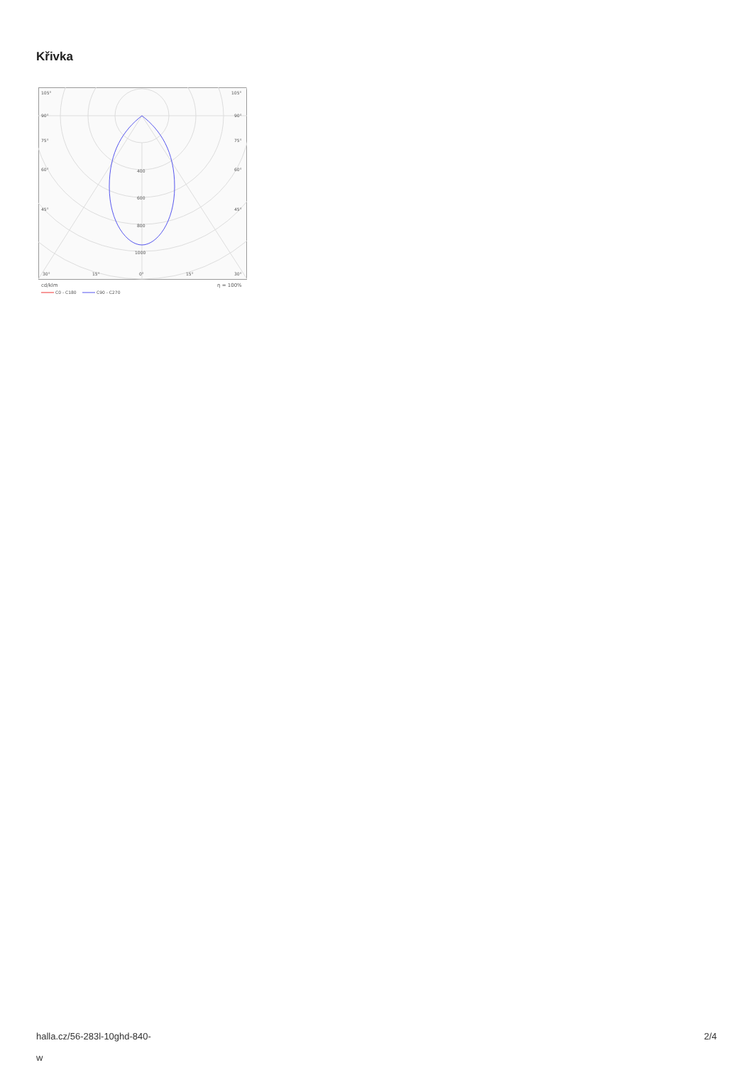Křivka
105°
105°
90°
90°
75°
75°
60°
60°
45°
45°
400
600
800
1000
30°
15°
0°
15°
30°
cd/klm
η = 100%
C0 - C180
C90 - C270
halla.cz/56-283l-10ghd-840-
w
2/4